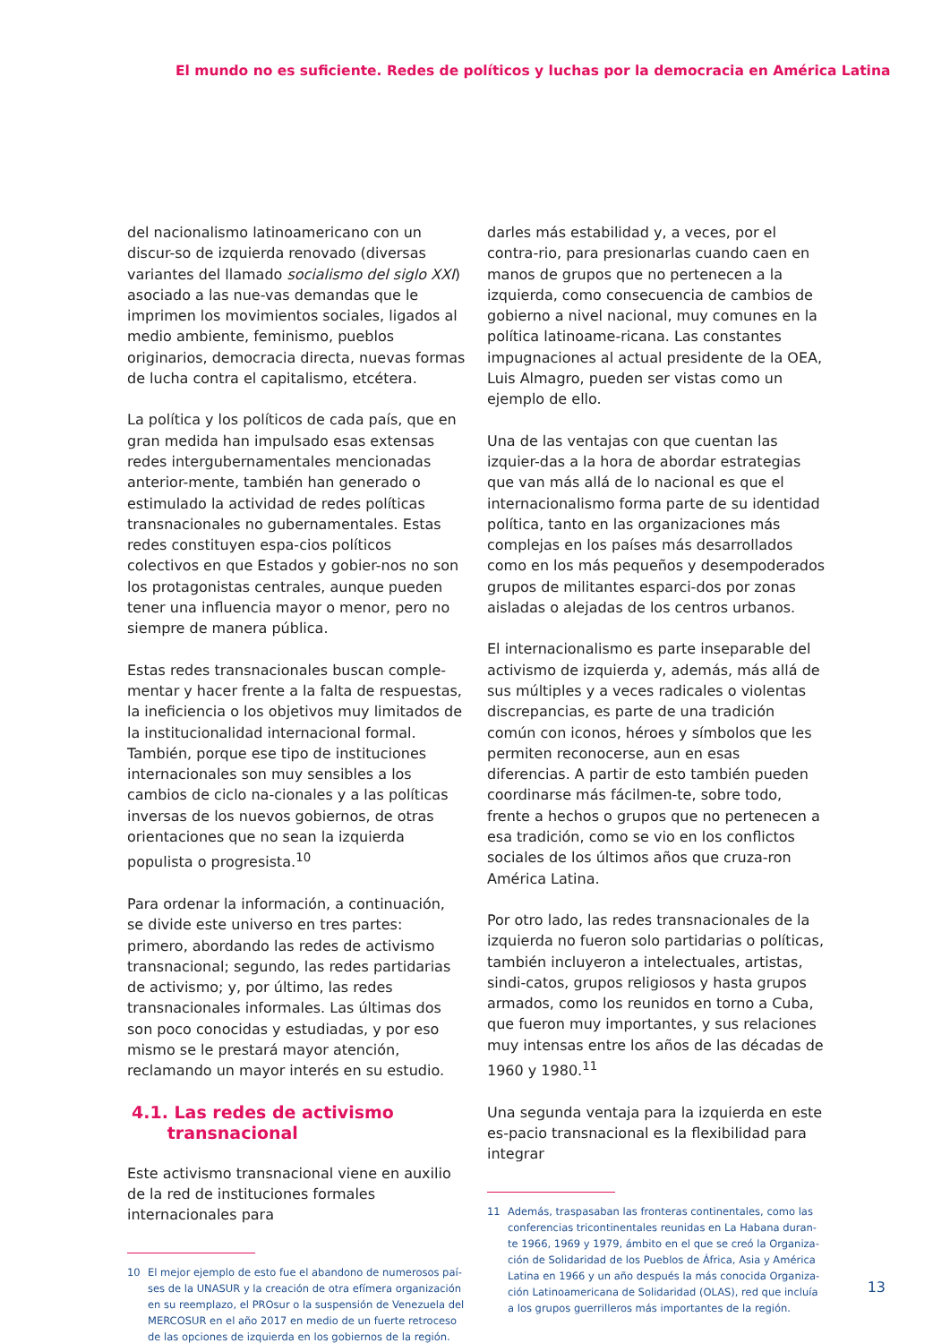El mundo no es suficiente. Redes de políticos y luchas por la democracia en América Latina
del nacionalismo latinoamericano con un discur-so de izquierda renovado (diversas variantes del llamado socialismo del siglo XXI) asociado a las nue-vas demandas que le imprimen los movimientos sociales, ligados al medio ambiente, feminismo, pueblos originarios, democracia directa, nuevas formas de lucha contra el capitalismo, etcétera.
La política y los políticos de cada país, que en gran medida han impulsado esas extensas redes intergubernamentales mencionadas anterior-mente, también han generado o estimulado la actividad de redes políticas transnacionales no gubernamentales. Estas redes constituyen espa-cios políticos colectivos en que Estados y gobier-nos no son los protagonistas centrales, aunque pueden tener una influencia mayor o menor, pero no siempre de manera pública.
Estas redes transnacionales buscan comple-mentar y hacer frente a la falta de respuestas, la ineficiencia o los objetivos muy limitados de la institucionalidad internacional formal. También, porque ese tipo de instituciones internacionales son muy sensibles a los cambios de ciclo na-cionales y a las políticas inversas de los nuevos gobiernos, de otras orientaciones que no sean la izquierda populista o progresista.<sup>10</sup>
Para ordenar la información, a continuación, se divide este universo en tres partes: primero, abordando las redes de activismo transnacional; segundo, las redes partidarias de activismo; y, por último, las redes transnacionales informales. Las últimas dos son poco conocidas y estudiadas, y por eso mismo se le prestará mayor atención, reclamando un mayor interés en su estudio.
4.1. Las redes de activismo
transnacional
Este activismo transnacional viene en auxilio de la red de instituciones formales internacionales para
10 El mejor ejemplo de esto fue el abandono de numerosos paí-ses de la UNASUR y la creación de otra efímera organización en su reemplazo, el PROsur o la suspensión de Venezuela del MERCOSUR en el año 2017 en medio de un fuerte retroceso de las opciones de izquierda en los gobiernos de la región.
darles más estabilidad y, a veces, por el contra-rio, para presionarlas cuando caen en manos de grupos que no pertenecen a la izquierda, como consecuencia de cambios de gobierno a nivel nacional, muy comunes en la política latinoame-ricana. Las constantes impugnaciones al actual presidente de la OEA, Luis Almagro, pueden ser vistas como un ejemplo de ello.
Una de las ventajas con que cuentan las izquier-das a la hora de abordar estrategias que van más allá de lo nacional es que el internacionalismo forma parte de su identidad política, tanto en las organizaciones más complejas en los países más desarrollados como en los más pequeños y desempoderados grupos de militantes esparci-dos por zonas aisladas o alejadas de los centros urbanos.
El internacionalismo es parte inseparable del activismo de izquierda y, además, más allá de sus múltiples y a veces radicales o violentas discrepancias, es parte de una tradición común con iconos, héroes y símbolos que les permiten reconocerse, aun en esas diferencias. A partir de esto también pueden coordinarse más fácilmen-te, sobre todo, frente a hechos o grupos que no pertenecen a esa tradición, como se vio en los conflictos sociales de los últimos años que cruza-ron América Latina.
Por otro lado, las redes transnacionales de la izquierda no fueron solo partidarias o políticas, también incluyeron a intelectuales, artistas, sindi-catos, grupos religiosos y hasta grupos armados, como los reunidos en torno a Cuba, que fueron muy importantes, y sus relaciones muy intensas entre los años de las décadas de 1960 y 1980.<sup>11</sup>
Una segunda ventaja para la izquierda en este es-pacio transnacional es la flexibilidad para integrar
11 Además, traspasaban las fronteras continentales, como las conferencias tricontinentales reunidas en La Habana duran-te 1966, 1969 y 1979, ámbito en el que se creó la Organiza-ción de Solidaridad de los Pueblos de África, Asia y América Latina en 1966 y un año después la más conocida Organiza-ción Latinoamericana de Solidaridad (OLAS), red que incluía a los grupos guerrilleros más importantes de la región.
13